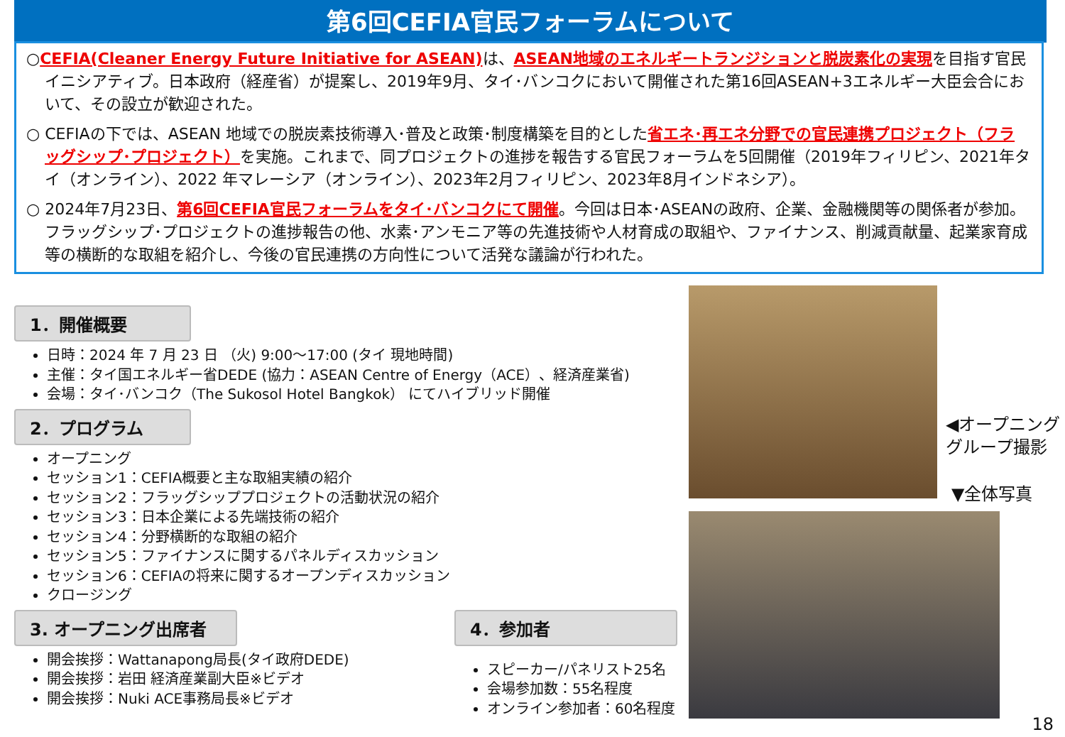第6回CEFIA官民フォーラムについて
○CEFIA(Cleaner Energy Future Initiative for ASEAN) は、ASEAN地域のエネルギートランジションと脱炭素化の実現を目指す官民イニシアティブ。日本政府（経産省）が提案し、2019年9月、タイ･バンコクにおいて開催された第16回ASEAN+3エネルギー大臣会合において、その設立が歓迎された。
○ CEFIAの下では、ASEAN 地域での脱炭素技術導入･普及と政策･制度構築を目的とした省エネ･再エネ分野での官民連携プロジェクト（フラッグシップ･プロジェクト）を実施。これまで、同プロジェクトの進捗を報告する官民フォーラムを5回開催（2019年フィリピン、2021年タイ（オンライン）、2022 年マレーシア（オンライン）、2023年2月フィリピン、2023年8月インドネシア）。
○ 2024年7月23日、第6回CEFIA官民フォーラムをタイ･バンコクにて開催。今回は日本･ASEANの政府、企業、金融機関等の関係者が参加。フラッグシップ･プロジェクトの進捗報告の他、水素･アンモニア等の先進技術や人材育成の取組や、ファイナンス、削減貢献量、起業家育成等の横断的な取組を紹介し、今後の官民連携の方向性について活発な議論が行われた。
1．開催概要
日時：2024 年 7 月 23 日 （火) 9:00～17:00 (タイ 現地時間)
主催：タイ国エネルギー省DEDE (協力：ASEAN Centre of Energy（ACE）、経済産業省)
会場：タイ･バンコク（The Sukosol Hotel Bangkok） にてハイブリッド開催
2．プログラム
オープニング
セッション1：CEFIA概要と主な取組実績の紹介
セッション2：フラッグシッププロジェクトの活動状況の紹介
セッション3：日本企業による先端技術の紹介
セッション4：分野横断的な取組の紹介
セッション5：ファイナンスに関するパネルディスカッション
セッション6：CEFIAの将来に関するオープンディスカッション
クロージング
3. オープニング出席者
開会挨拶：Wattanapong局長(タイ政府DEDE)
開会挨拶：岩田 経済産業副大臣※ビデオ
開会挨拶：Nuki ACE事務局長※ビデオ
4．参加者
スピーカー/パネリスト25名
会場参加数：55名程度
オンライン参加者：60名程度
◀オープニング
グループ撮影
▼全体写真
18